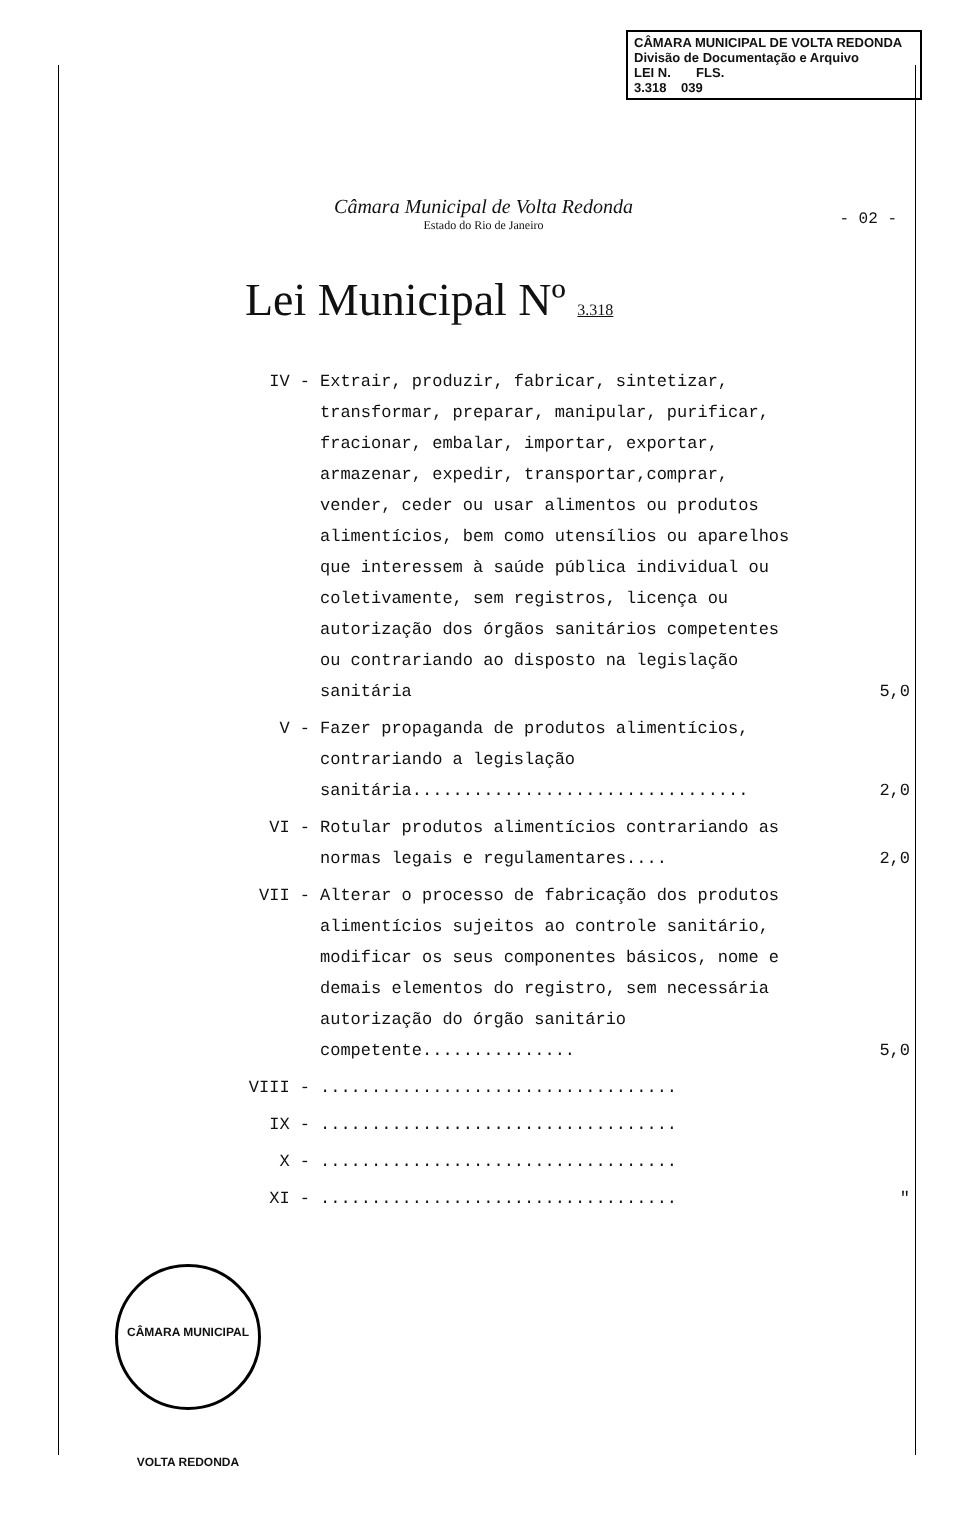CÂMARA MUNICIPAL DE VOLTA REDONDA
Divisão de Documentação e Arquivo
LEI N. FLS.
3.318 039
Câmara Municipal de Volta Redonda
Estado do Rio de Janeiro
- 02 -
Lei Municipal Nº 3.318
IV - Extrair, produzir, fabricar, sintetizar, transformar, preparar, manipular, purificar, fracionar, embalar, importar, exportar, armazenar, expedir, transportar,comprar, vender, ceder ou usar alimentos ou produtos alimentícios, bem como utensílios ou aparelhos que interessem à saúde pública individual ou coletivamente, sem registros, licença ou autorização dos órgãos sanitários competentes ou contrariando ao disposto na legislação sanitária
5,0
V - Fazer propaganda de produtos alimentícios, contrariando a legislação sanitária.................................
2,0
VI - Rotular produtos alimentícios contrariando as normas legais e regulamentares....
2,0
VII - Alterar o processo de fabricação dos produtos alimentícios sujeitos ao controle sanitário, modificar os seus componentes básicos, nome e demais elementos do registro, sem necessária autorização do órgão sanitário competente...............
5,0
VIII - ...................................
IX - ...................................
X - ...................................
XI - ................................... "
CÂMARA MUNICIPAL VOLTA REDONDA